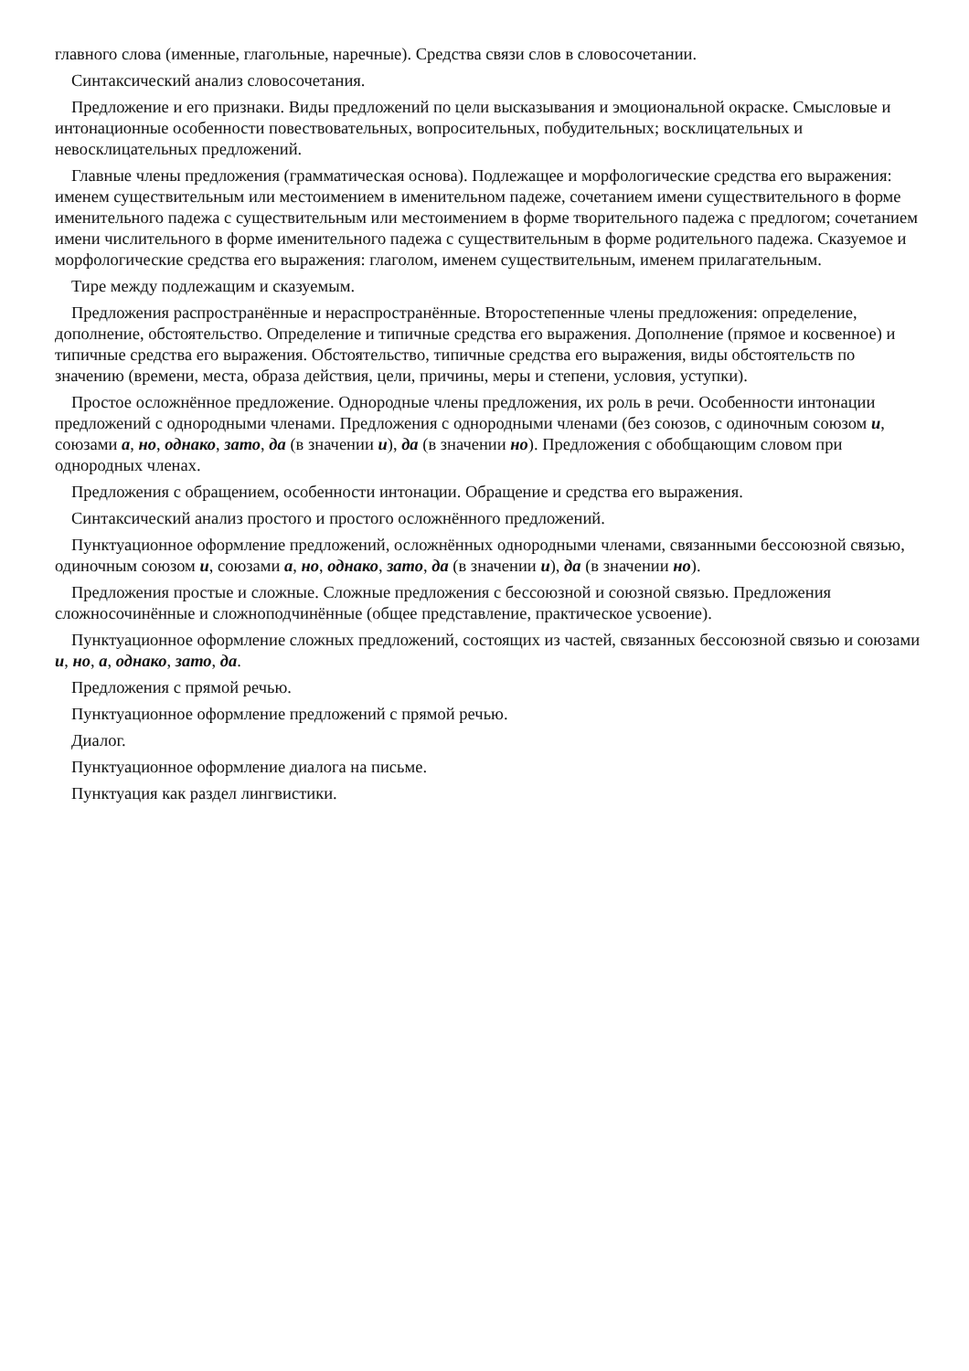главного слова (именные, глагольные, наречные). Средства связи слов в словосочетании.
Синтаксический анализ словосочетания.
Предложение и его признаки. Виды предложений по цели высказывания и эмоциональной окраске. Смысловые и интонационные особенности повествовательных, вопросительных, побудительных; восклицательных и невосклицательных предложений.
Главные члены предложения (грамматическая основа). Подлежащее и морфологические средства его выражения: именем существительным или местоимением в именительном падеже, сочетанием имени существительного в форме именительного падежа с существительным или местоимением в форме творительного падежа с предлогом; сочетанием имени числительного в форме именительного падежа с существительным в форме родительного падежа. Сказуемое и морфологические средства его выражения: глаголом, именем существительным, именем прилагательным.
Тире между подлежащим и сказуемым.
Предложения распространённые и нераспространённые. Второстепенные члены предложения: определение, дополнение, обстоятельство. Определение и типичные средства его выражения. Дополнение (прямое и косвенное) и типичные средства его выражения. Обстоятельство, типичные средства его выражения, виды обстоятельств по значению (времени, места, образа действия, цели, причины, меры и степени, условия, уступки).
Простое осложнённое предложение. Однородные члены предложения, их роль в речи. Особенности интонации предложений с однородными членами. Предложения с однородными членами (без союзов, с одиночным союзом и, союзами а, но, однако, зато, да (в значении и), да (в значении но). Предложения с обобщающим словом при однородных членах.
Предложения с обращением, особенности интонации. Обращение и средства его выражения.
Синтаксический анализ простого и простого осложнённого предложений.
Пунктуационное оформление предложений, осложнённых однородными членами, связанными бессоюзной связью, одиночным союзом и, союзами а, но, однако, зато, да (в значении и), да (в значении но).
Предложения простые и сложные. Сложные предложения с бессоюзной и союзной связью. Предложения сложносочинённые и сложноподчинённые (общее представление, практическое усвоение).
Пунктуационное оформление сложных предложений, состоящих из частей, связанных бессоюзной связью и союзами и, но, а, однако, зато, да.
Предложения с прямой речью.
Пунктуационное оформление предложений с прямой речью.
Диалог.
Пунктуационное оформление диалога на письме.
Пунктуация как раздел лингвистики.